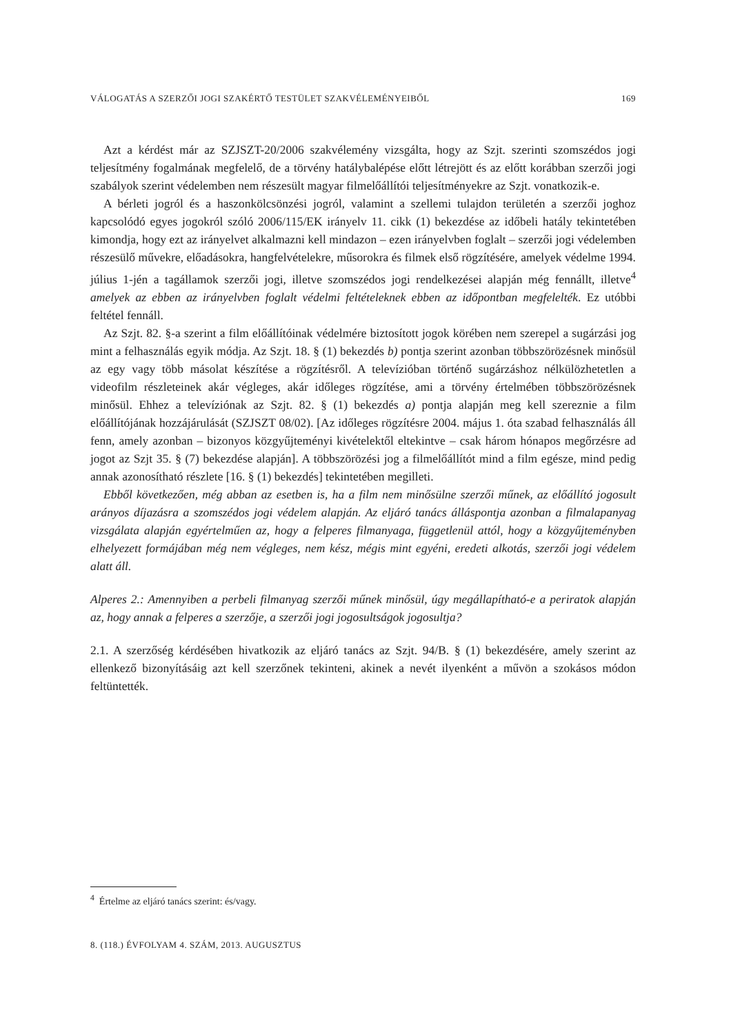VÁLOGATÁS A SZERZŐI JOGI SZAKÉRTŐ TESTÜLET SZAKVÉLEMÉNYEIBŐL 169
Azt a kérdést már az SZJSZT-20/2006 szakvélemény vizsgálta, hogy az Szjt. szerinti szomszédos jogi teljesítmény fogalmának megfelelő, de a törvény hatálybalépése előtt létrejött és az előtt korábban szerzői jogi szabályok szerint védelemben nem részesült magyar filmelőállítói teljesítményekre az Szjt. vonatkozik-e.
A bérleti jogról és a haszonkölcsönzési jogról, valamint a szellemi tulajdon területén a szerzői joghoz kapcsolódó egyes jogokról szóló 2006/115/EK irányelv 11. cikk (1) bekezdése az időbeli hatály tekintetében kimondja, hogy ezt az irányelvet alkalmazni kell mindazon – ezen irányelvben foglalt – szerzői jogi védelemben részesülő művekre, előadásokra, hangfelvételekre, műsorokra és filmek első rögzítésére, amelyek védelme 1994. július 1-jén a tagállamok szerzői jogi, illetve szomszédos jogi rendelkezései alapján még fennállt, illetve<sup>4</sup> amelyek az ebben az irányelvben foglalt védelmi feltételeknek ebben az időpontban megfelelték. Ez utóbbi feltétel fennáll.
Az Szjt. 82. §-a szerint a film előállítóinak védelmére biztosított jogok körében nem szerepel a sugárzási jog mint a felhasználás egyik módja. Az Szjt. 18. § (1) bekezdés b) pontja szerint azonban többszörözésnek minősül az egy vagy több másolat készítése a rögzítésről. A televízióban történő sugárzáshoz nélkülözhetetlen a videofilm részleteinek akár végleges, akár időleges rögzítése, ami a törvény értelmében többszörözésnek minősül. Ehhez a televíziónak az Szjt. 82. § (1) bekezdés a) pontja alapján meg kell szereznie a film előállítójának hozzájárulását (SZJSZT 08/02). [Az időleges rögzítésre 2004. május 1. óta szabad felhasználás áll fenn, amely azonban – bizonyos közgyűjteményi kivételektől eltekintve – csak három hónapos megőrzésre ad jogot az Szjt 35. § (7) bekezdése alapján]. A többszörözési jog a filmelőállítót mind a film egésze, mind pedig annak azonosítható részlete [16. § (1) bekezdés] tekintetében megilleti.
Ebből következően, még abban az esetben is, ha a film nem minősülne szerzői műnek, az előállító jogosult arányos díjazásra a szomszédos jogi védelem alapján. Az eljáró tanács álláspontja azonban a filmalapanyag vizsgálata alapján egyértelműen az, hogy a felperes filmanyaga, függetlenül attól, hogy a közgyűjteményben elhelyezett formájában még nem végleges, nem kész, mégis mint egyéni, eredeti alkotás, szerzői jogi védelem alatt áll.
Alperes 2.: Amennyiben a perbeli filmanyag szerzői műnek minősül, úgy megállapítható-e a periratok alapján az, hogy annak a felperes a szerzője, a szerzői jogi jogosultságok jogosultja?
2.1. A szerzőség kérdésében hivatkozik az eljáró tanács az Szjt. 94/B. § (1) bekezdésére, amely szerint az ellenkező bizonyításáig azt kell szerzőnek tekinteni, akinek a nevét ilyenként a művön a szokásos módon feltüntették.
<sup>4</sup> Értelme az eljáró tanács szerint: és/vagy.
8. (118.) ÉVFOLYAM 4. SZÁM, 2013. AUGUSZTUS